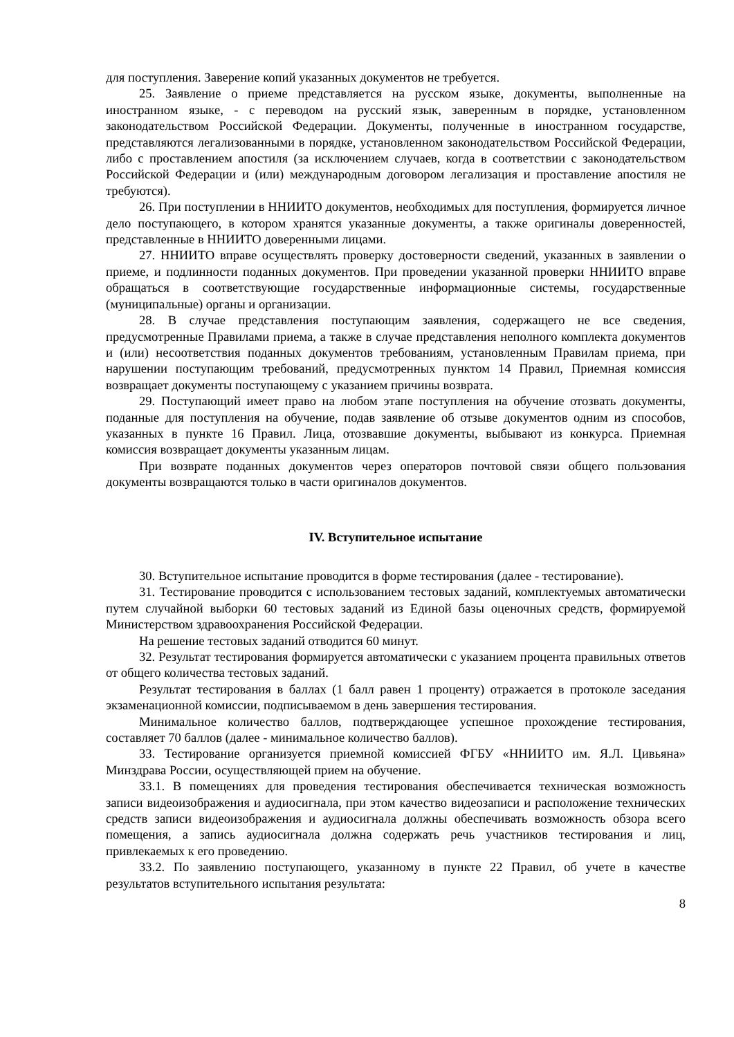для поступления. Заверение копий указанных документов не требуется.
25. Заявление о приеме представляется на русском языке, документы, выполненные на иностранном языке, - с переводом на русский язык, заверенным в порядке, установленном законодательством Российской Федерации. Документы, полученные в иностранном государстве, представляются легализованными в порядке, установленном законодательством Российской Федерации, либо с проставлением апостиля (за исключением случаев, когда в соответствии с законодательством Российской Федерации и (или) международным договором легализация и проставление апостиля не требуются).
26. При поступлении в ННИИТО документов, необходимых для поступления, формируется личное дело поступающего, в котором хранятся указанные документы, а также оригиналы доверенностей, представленные в ННИИТО доверенными лицами.
27. ННИИТО вправе осуществлять проверку достоверности сведений, указанных в заявлении о приеме, и подлинности поданных документов. При проведении указанной проверки ННИИТО вправе обращаться в соответствующие государственные информационные системы, государственные (муниципальные) органы и организации.
28. В случае представления поступающим заявления, содержащего не все сведения, предусмотренные Правилами приема, а также в случае представления неполного комплекта документов и (или) несоответствия поданных документов требованиям, установленным Правилам приема, при нарушении поступающим требований, предусмотренных пунктом 14 Правил, Приемная комиссия возвращает документы поступающему с указанием причины возврата.
29. Поступающий имеет право на любом этапе поступления на обучение отозвать документы, поданные для поступления на обучение, подав заявление об отзыве документов одним из способов, указанных в пункте 16 Правил. Лица, отозвавшие документы, выбывают из конкурса. Приемная комиссия возвращает документы указанным лицам.
При возврате поданных документов через операторов почтовой связи общего пользования документы возвращаются только в части оригиналов документов.
IV. Вступительное испытание
30. Вступительное испытание проводится в форме тестирования (далее - тестирование).
31. Тестирование проводится с использованием тестовых заданий, комплектуемых автоматически путем случайной выборки 60 тестовых заданий из Единой базы оценочных средств, формируемой Министерством здравоохранения Российской Федерации.
На решение тестовых заданий отводится 60 минут.
32. Результат тестирования формируется автоматически с указанием процента правильных ответов от общего количества тестовых заданий.
Результат тестирования в баллах (1 балл равен 1 проценту) отражается в протоколе заседания экзаменационной комиссии, подписываемом в день завершения тестирования.
Минимальное количество баллов, подтверждающее успешное прохождение тестирования, составляет 70 баллов (далее - минимальное количество баллов).
33. Тестирование организуется приемной комиссией ФГБУ «ННИИТО им. Я.Л. Цивьяна» Минздрава России, осуществляющей прием на обучение.
33.1. В помещениях для проведения тестирования обеспечивается техническая возможность записи видеоизображения и аудиосигнала, при этом качество видеозаписи и расположение технических средств записи видеоизображения и аудиосигнала должны обеспечивать возможность обзора всего помещения, а запись аудиосигнала должна содержать речь участников тестирования и лиц, привлекаемых к его проведению.
33.2. По заявлению поступающего, указанному в пункте 22 Правил, об учете в качестве результатов вступительного испытания результата:
8